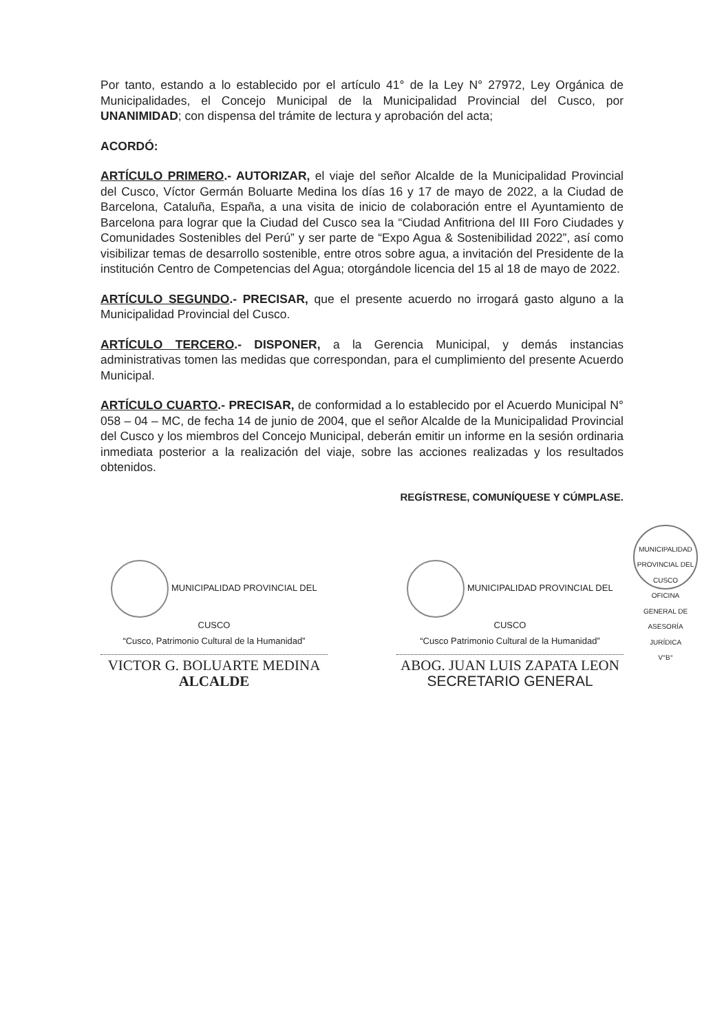Por tanto, estando a lo establecido por el artículo 41° de la Ley N° 27972, Ley Orgánica de Municipalidades, el Concejo Municipal de la Municipalidad Provincial del Cusco, por UNANIMIDAD; con dispensa del trámite de lectura y aprobación del acta;
ACORDÓ:
ARTÍCULO PRIMERO.- AUTORIZAR, el viaje del señor Alcalde de la Municipalidad Provincial del Cusco, Víctor Germán Boluarte Medina los días 16 y 17 de mayo de 2022, a la Ciudad de Barcelona, Cataluña, España, a una visita de inicio de colaboración entre el Ayuntamiento de Barcelona para lograr que la Ciudad del Cusco sea la “Ciudad Anfitriona del III Foro Ciudades y Comunidades Sostenibles del Perú” y ser parte de “Expo Agua & Sostenibilidad 2022”, así como visibilizar temas de desarrollo sostenible, entre otros sobre agua, a invitación del Presidente de la institución Centro de Competencias del Agua; otorgándole licencia del 15 al 18 de mayo de 2022.
ARTÍCULO SEGUNDO.- PRECISAR, que el presente acuerdo no irrogará gasto alguno a la Municipalidad Provincial del Cusco.
ARTÍCULO TERCERO.- DISPONER, a la Gerencia Municipal, y demás instancias administrativas tomen las medidas que correspondan, para el cumplimiento del presente Acuerdo Municipal.
ARTÍCULO CUARTO.- PRECISAR, de conformidad a lo establecido por el Acuerdo Municipal N° 058 – 04 – MC, de fecha 14 de junio de 2004, que el señor Alcalde de la Municipalidad Provincial del Cusco y los miembros del Concejo Municipal, deberán emitir un informe en la sesión ordinaria inmediata posterior a la realización del viaje, sobre las acciones realizadas y los resultados obtenidos.
REGÍSTRESE, COMUNÍQUESE Y CÚMPLASE.
MUNICIPALIDAD PROVINCIAL DEL CUSCO
“Cusco, Patrimonio Cultural de la Humanidad”
VICTOR G. BOLUARTE MEDINA
ALCALDE
MUNICIPALIDAD PROVINCIAL DEL CUSCO
“Cusco Patrimonio Cultural de la Humanidad”
ABOG. JUAN LUIS ZAPATA LEON
SECRETARIO GENERAL
MUNICIPALIDAD PROVINCIAL DEL CUSCO
OFICINA GENERAL DE ASESORÍA JURÍDICA
V°B°